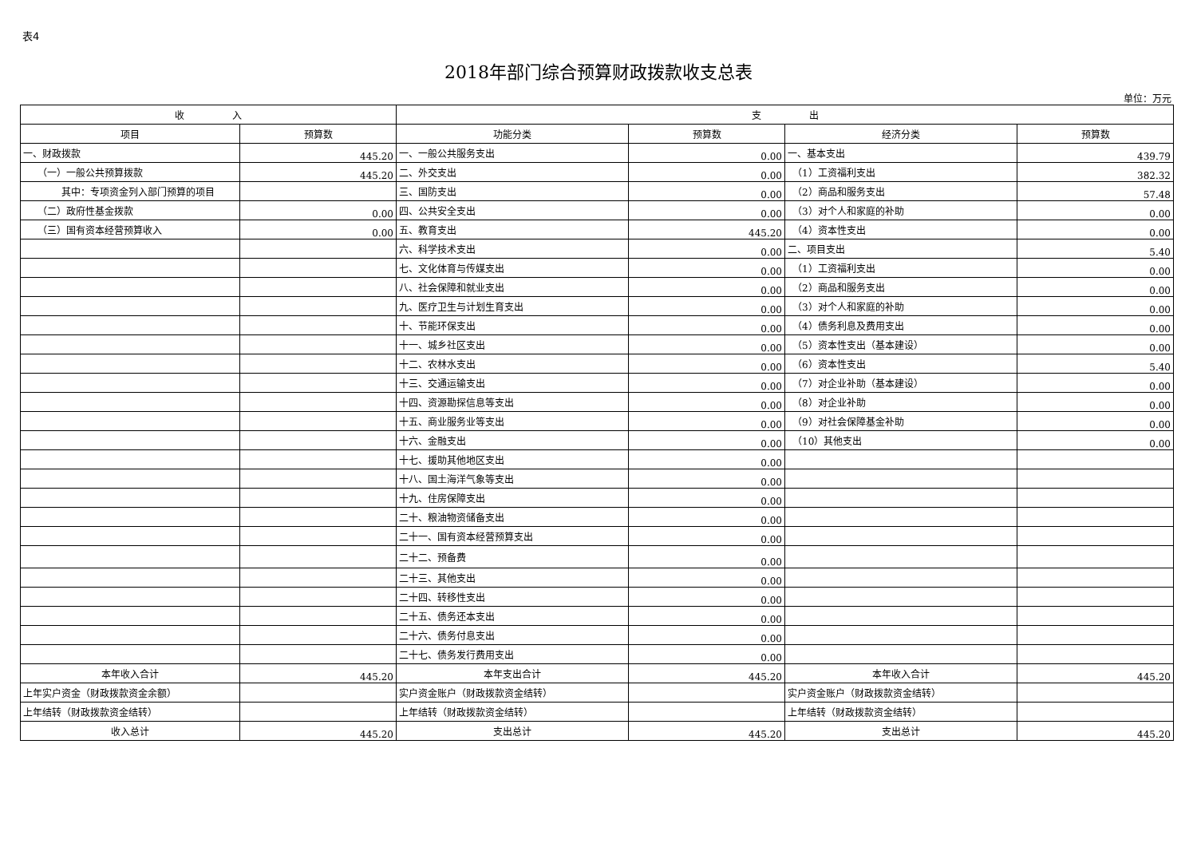表4
2018年部门综合预算财政拨款收支总表
单位：万元
| 收 入 | | 支 出 | | | |
| --- | --- | --- | --- | --- | --- |
| 项目 | 预算数 | 功能分类 | 预算数 | 经济分类 | 预算数 |
| 一、财政拨款 | 445.20 | 一、一般公共服务支出 | 0.00 | 一、基本支出 | 439.79 |
| （一）一般公共预算拨款 | 445.20 | 二、外交支出 | 0.00 | （1）工资福利支出 | 382.32 |
| 其中：专项资金列入部门预算的项目 | | 三、国防支出 | 0.00 | （2）商品和服务支出 | 57.48 |
| （二）政府性基金拨款 | 0.00 | 四、公共安全支出 | 0.00 | （3）对个人和家庭的补助 | 0.00 |
| （三）国有资本经营预算收入 | 0.00 | 五、教育支出 | 445.20 | （4）资本性支出 | 0.00 |
| | | 六、科学技术支出 | 0.00 | 二、项目支出 | 5.40 |
| | | 七、文化体育与传媒支出 | 0.00 | （1）工资福利支出 | 0.00 |
| | | 八、社会保障和就业支出 | 0.00 | （2）商品和服务支出 | 0.00 |
| | | 九、医疗卫生与计划生育支出 | 0.00 | （3）对个人和家庭的补助 | 0.00 |
| | | 十、节能环保支出 | 0.00 | （4）债务利息及费用支出 | 0.00 |
| | | 十一、城乡社区支出 | 0.00 | （5）资本性支出（基本建设） | 0.00 |
| | | 十二、农林水支出 | 0.00 | （6）资本性支出 | 5.40 |
| | | 十三、交通运输支出 | 0.00 | （7）对企业补助（基本建设） | 0.00 |
| | | 十四、资源勘探信息等支出 | 0.00 | （8）对企业补助 | 0.00 |
| | | 十五、商业服务业等支出 | 0.00 | （9）对社会保障基金补助 | 0.00 |
| | | 十六、金融支出 | 0.00 | （10）其他支出 | 0.00 |
| | | 十七、援助其他地区支出 | 0.00 | | |
| | | 十八、国土海洋气象等支出 | 0.00 | | |
| | | 十九、住房保障支出 | 0.00 | | |
| | | 二十、粮油物资储备支出 | 0.00 | | |
| | | 二十一、国有资本经营预算支出 | 0.00 | | |
| | | 二十二、预备费 | 0.00 | | |
| | | 二十三、其他支出 | 0.00 | | |
| | | 二十四、转移性支出 | 0.00 | | |
| | | 二十五、债务还本支出 | 0.00 | | |
| | | 二十六、债务付息支出 | 0.00 | | |
| | | 二十七、债务发行费用支出 | 0.00 | | |
| 本年收入合计 | 445.20 | 本年支出合计 | 445.20 | 本年收入合计 | 445.20 |
| 上年实户资金（财政拨款资金余额） | | 实户资金账户（财政拨款资金结转） | | 实户资金账户（财政拨款资金结转） | |
| 上年结转（财政拨款资金结转） | | 上年结转（财政拨款资金结转） | | 上年结转（财政拨款资金结转） | |
| 收入总计 | 445.20 | 支出总计 | 445.20 | 支出总计 | 445.20 |